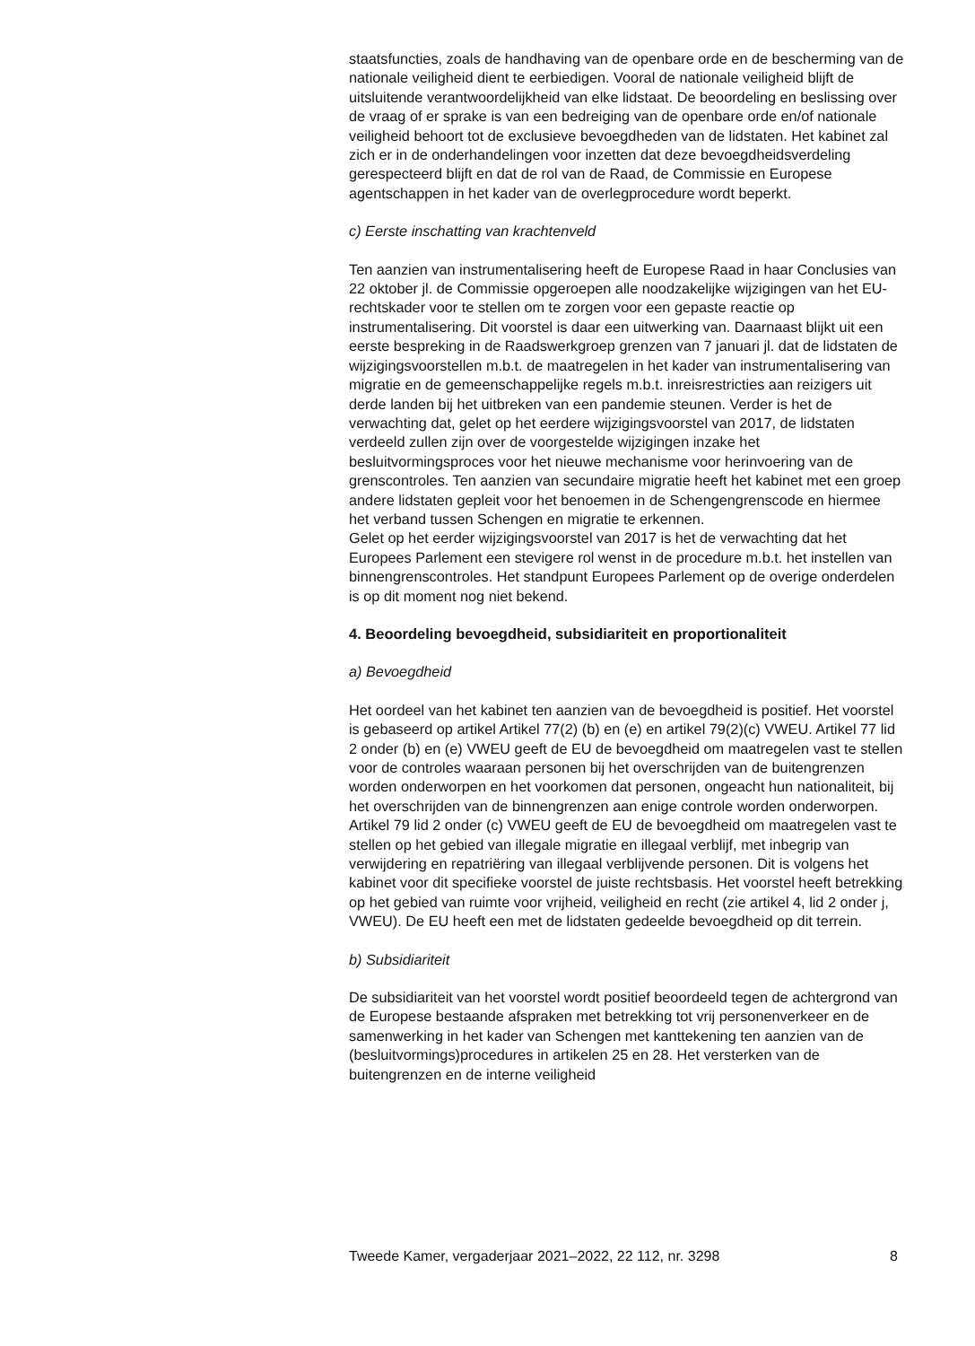staatsfuncties, zoals de handhaving van de openbare orde en de bescherming van de nationale veiligheid dient te eerbiedigen. Vooral de nationale veiligheid blijft de uitsluitende verantwoordelijkheid van elke lidstaat. De beoordeling en beslissing over de vraag of er sprake is van een bedreiging van de openbare orde en/of nationale veiligheid behoort tot de exclusieve bevoegdheden van de lidstaten. Het kabinet zal zich er in de onderhandelingen voor inzetten dat deze bevoegdheidsverdeling gerespecteerd blijft en dat de rol van de Raad, de Commissie en Europese agentschappen in het kader van de overlegprocedure wordt beperkt.
c) Eerste inschatting van krachtenveld
Ten aanzien van instrumentalisering heeft de Europese Raad in haar Conclusies van 22 oktober jl. de Commissie opgeroepen alle noodzakelijke wijzigingen van het EU-rechtskader voor te stellen om te zorgen voor een gepaste reactie op instrumentalisering. Dit voorstel is daar een uitwerking van. Daarnaast blijkt uit een eerste bespreking in de Raadswerkgroep grenzen van 7 januari jl. dat de lidstaten de wijzigingsvoorstellen m.b.t. de maatregelen in het kader van instrumentalisering van migratie en de gemeenschappelijke regels m.b.t. inreisrestricties aan reizigers uit derde landen bij het uitbreken van een pandemie steunen. Verder is het de verwachting dat, gelet op het eerdere wijzigingsvoorstel van 2017, de lidstaten verdeeld zullen zijn over de voorgestelde wijzigingen inzake het besluitvormingsproces voor het nieuwe mechanisme voor herinvoering van de grenscontroles. Ten aanzien van secundaire migratie heeft het kabinet met een groep andere lidstaten gepleit voor het benoemen in de Schengengrenscode en hiermee het verband tussen Schengen en migratie te erkennen.
Gelet op het eerder wijzigingsvoorstel van 2017 is het de verwachting dat het Europees Parlement een stevigere rol wenst in de procedure m.b.t. het instellen van binnengrenscontroles. Het standpunt Europees Parlement op de overige onderdelen is op dit moment nog niet bekend.
4. Beoordeling bevoegdheid, subsidiariteit en proportionaliteit
a) Bevoegdheid
Het oordeel van het kabinet ten aanzien van de bevoegdheid is positief. Het voorstel is gebaseerd op artikel Artikel 77(2) (b) en (e) en artikel 79(2)(c) VWEU. Artikel 77 lid 2 onder (b) en (e) VWEU geeft de EU de bevoegdheid om maatregelen vast te stellen voor de controles waaraan personen bij het overschrijden van de buitengrenzen worden onderworpen en het voorkomen dat personen, ongeacht hun nationaliteit, bij het overschrijden van de binnengrenzen aan enige controle worden onderworpen. Artikel 79 lid 2 onder (c) VWEU geeft de EU de bevoegdheid om maatregelen vast te stellen op het gebied van illegale migratie en illegaal verblijf, met inbegrip van verwijdering en repatriëring van illegaal verblijvende personen. Dit is volgens het kabinet voor dit specifieke voorstel de juiste rechtsbasis. Het voorstel heeft betrekking op het gebied van ruimte voor vrijheid, veiligheid en recht (zie artikel 4, lid 2 onder j, VWEU). De EU heeft een met de lidstaten gedeelde bevoegdheid op dit terrein.
b) Subsidiariteit
De subsidiariteit van het voorstel wordt positief beoordeeld tegen de achtergrond van de Europese bestaande afspraken met betrekking tot vrij personenverkeer en de samenwerking in het kader van Schengen met kanttekening ten aanzien van de (besluitvormings)procedures in artikelen 25 en 28. Het versterken van de buitengrenzen en de interne veiligheid
Tweede Kamer, vergaderjaar 2021–2022, 22 112, nr. 3298 8